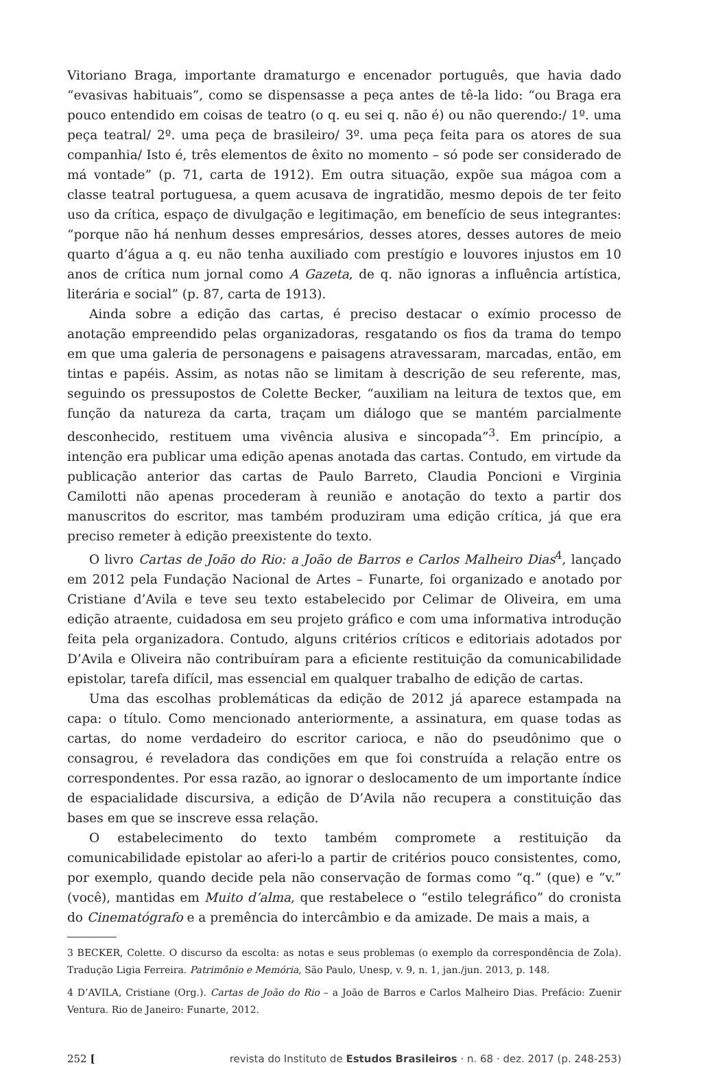Vitoriano Braga, importante dramaturgo e encenador português, que havia dado “evasivas habituais”, como se dispensasse a peça antes de tê-la lido: “ou Braga era pouco entendido em coisas de teatro (o q. eu sei q. não é) ou não querendo:/ 1º. uma peça teatral/ 2º. uma peça de brasileiro/ 3º. uma peça feita para os atores de sua companhia/ Isto é, três elementos de êxito no momento – só pode ser considerado de má vontade” (p. 71, carta de 1912). Em outra situação, expõe sua mágoa com a classe teatral portuguesa, a quem acusava de ingratidão, mesmo depois de ter feito uso da crítica, espaço de divulgação e legitimação, em benefício de seus integrantes: “porque não há nenhum desses empresários, desses atores, desses autores de meio quarto d’água a q. eu não tenha auxiliado com prestígio e louvores injustos em 10 anos de crítica num jornal como A Gazeta, de q. não ignoras a influência artística, literária e social” (p. 87, carta de 1913).
Ainda sobre a edição das cartas, é preciso destacar o exímio processo de anotação empreendido pelas organizadoras, resgatando os fios da trama do tempo em que uma galeria de personagens e paisagens atravessaram, marcadas, então, em tintas e papéis. Assim, as notas não se limitam à descrição de seu referente, mas, seguindo os pressupostos de Colette Becker, “auxiliam na leitura de textos que, em função da natureza da carta, traçam um diálogo que se mantém parcialmente desconhecido, restituem uma vivência alusiva e sincopada”<sup>3</sup>. Em princípio, a intenção era publicar uma edição apenas anotada das cartas. Contudo, em virtude da publicação anterior das cartas de Paulo Barreto, Claudia Poncioni e Virginia Camilotti não apenas procederam à reunião e anotação do texto a partir dos manuscritos do escritor, mas também produziram uma edição crítica, já que era preciso remeter à edição preexistente do texto.
O livro Cartas de João do Rio: a João de Barros e Carlos Malheiro Dias<sup>4</sup>, lançado em 2012 pela Fundação Nacional de Artes – Funarte, foi organizado e anotado por Cristiane d’Avila e teve seu texto estabelecido por Celimar de Oliveira, em uma edição atraente, cuidadosa em seu projeto gráfico e com uma informativa introdução feita pela organizadora. Contudo, alguns critérios críticos e editoriais adotados por D’Avila e Oliveira não contribuíram para a eficiente restituição da comunicabilidade epistolar, tarefa difícil, mas essencial em qualquer trabalho de edição de cartas.
Uma das escolhas problemáticas da edição de 2012 já aparece estampada na capa: o título. Como mencionado anteriormente, a assinatura, em quase todas as cartas, do nome verdadeiro do escritor carioca, e não do pseudônimo que o consagrou, é reveladora das condições em que foi construída a relação entre os correspondentes. Por essa razão, ao ignorar o deslocamento de um importante índice de espacialidade discursiva, a edição de D’Avila não recupera a constituição das bases em que se inscreve essa relação.
O estabelecimento do texto também compromete a restituição da comunicabilidade epistolar ao aferi-lo a partir de critérios pouco consistentes, como, por exemplo, quando decide pela não conservação de formas como “q.” (que) e “v.” (você), mantidas em Muito d’alma, que restabelece o “estilo telegráfico” do cronista do Cinematógrafo e a premência do intercâmbio e da amizade. De mais a mais, a
3 BECKER, Colette. O discurso da escolta: as notas e seus problemas (o exemplo da correspondência de Zola). Tradução Ligia Ferreira. Patrimônio e Memória, São Paulo, Unesp, v. 9, n. 1, jan./jun. 2013, p. 148.
4 D’AVILA, Cristiane (Org.). Cartas de João do Rio – a João de Barros e Carlos Malheiro Dias. Prefácio: Zuenir Ventura. Rio de Janeiro: Funarte, 2012.
252 [revista do Instituto de Estudos Brasileiros · n. 68 · dez. 2017 (p. 248-253)